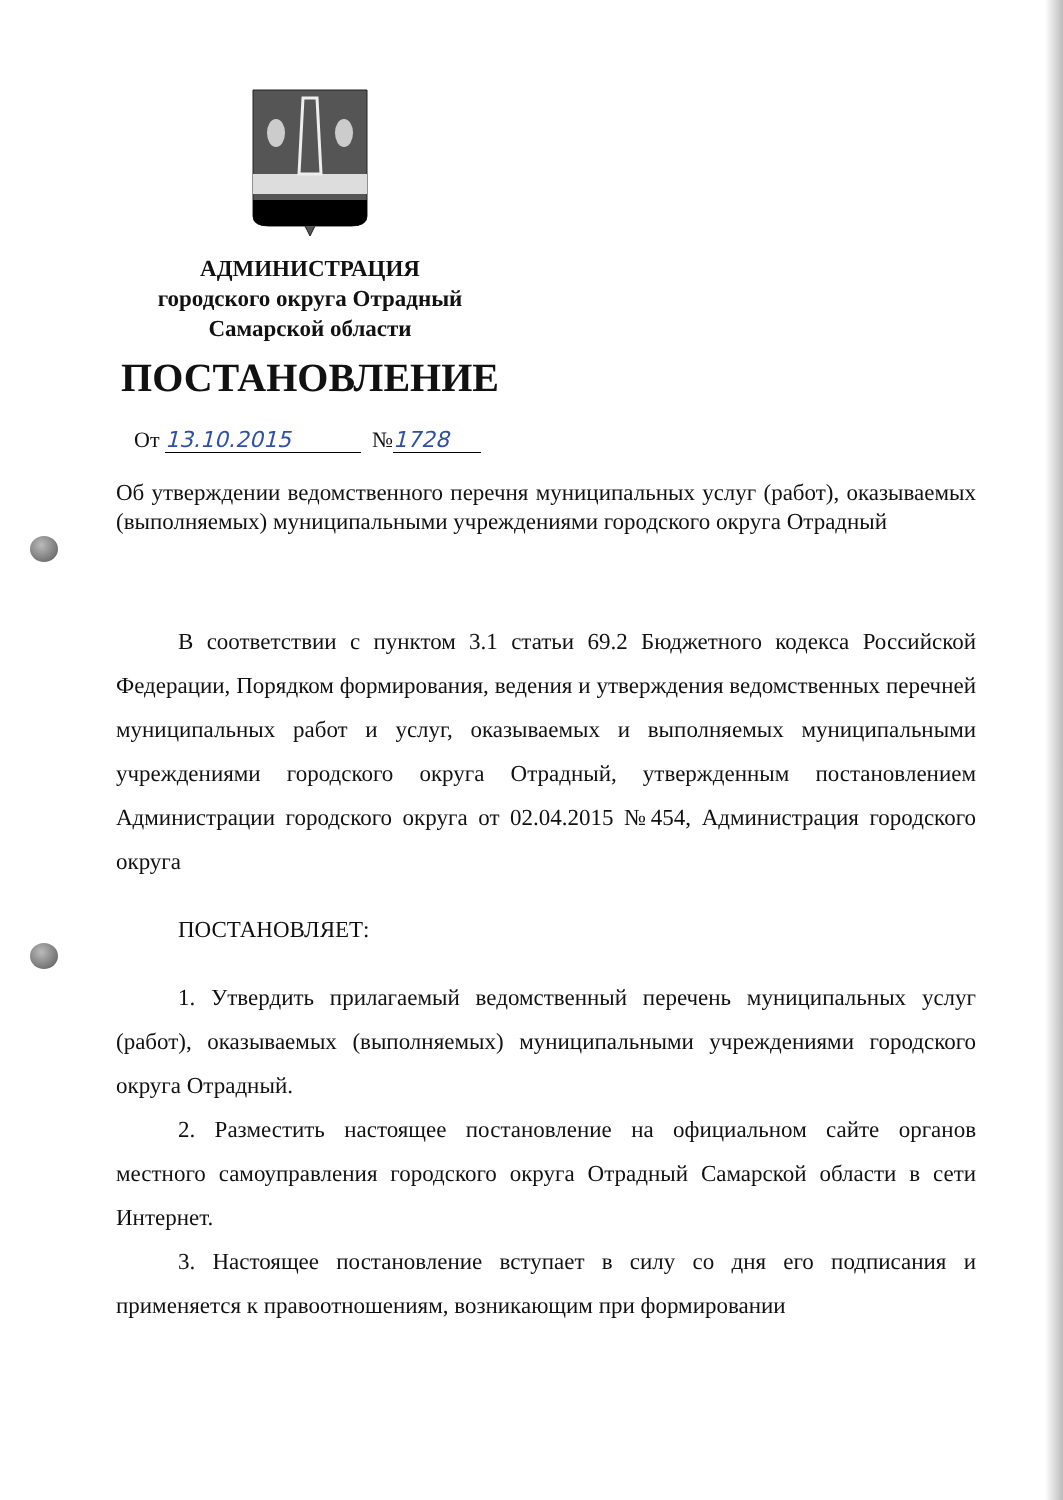АДМИНИСТРАЦИЯ
городского округа Отрадный
Самарской области
ПОСТАНОВЛЕНИЕ
От 13.10.2015 № 1728
Об утверждении ведомственного перечня муниципальных услуг (работ), оказываемых (выполняемых) муниципальными учреждениями городского округа Отрадный
В соответствии с пунктом 3.1 статьи 69.2 Бюджетного кодекса Российской Федерации, Порядком формирования, ведения и утверждения ведомственных перечней муниципальных работ и услуг, оказываемых и выполняемых муниципальными учреждениями городского округа Отрадный, утвержденным постановлением Администрации городского округа от 02.04.2015 №454, Администрация городского округа
ПОСТАНОВЛЯЕТ:
1. Утвердить прилагаемый ведомственный перечень муниципальных услуг (работ), оказываемых (выполняемых) муниципальными учреждениями городского округа Отрадный.
2. Разместить настоящее постановление на официальном сайте органов местного самоуправления городского округа Отрадный Самарской области в сети Интернет.
3. Настоящее постановление вступает в силу со дня его подписания и применяется к правоотношениям, возникающим при формировании